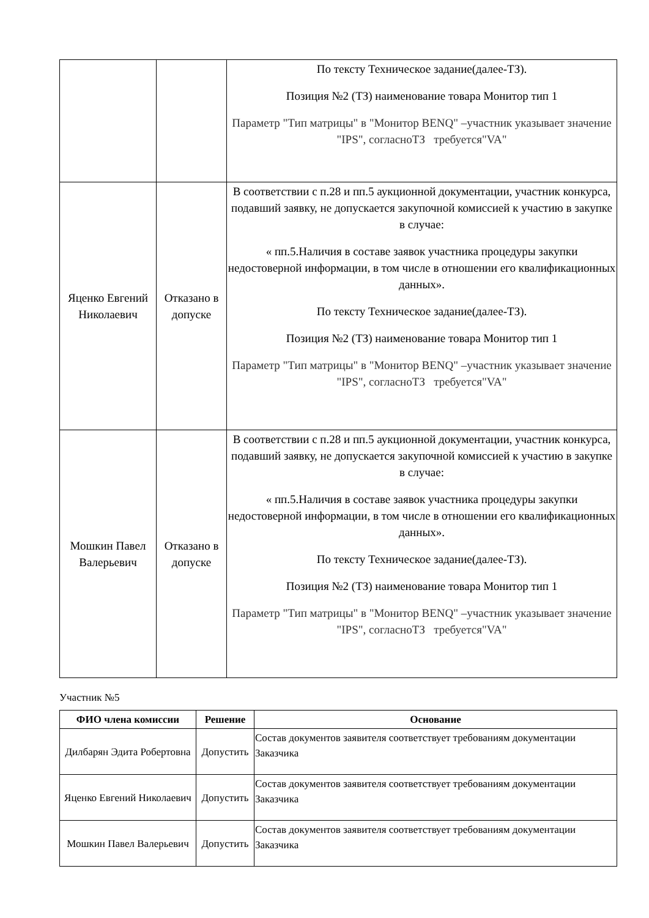| | | По тексту Техническое задание(далее-ТЗ). Позиция №2 (ТЗ) наименование товара Монитор тип 1 Параметр "Тип матрицы" в "Монитор BENQ" –участник указывает значение "IPS", согласноТЗ требуется"VA" |
| Яценко Евгений Николаевич | Отказано в допуске | В соответствии с п.28 и пп.5 аукционной документации, участник конкурса, подавший заявку, не допускается закупочной комиссией к участию в закупке в случае: « пп.5.Наличия в составе заявок участника процедуры закупки недостоверной информации, в том числе в отношении его квалификационных данных». По тексту Техническое задание(далее-ТЗ). Позиция №2 (ТЗ) наименование товара Монитор тип 1 Параметр "Тип матрицы" в "Монитор BENQ" –участник указывает значение "IPS", согласноТЗ требуется"VA" |
| Мошкин Павел Валерьевич | Отказано в допуске | В соответствии с п.28 и пп.5 аукционной документации, участник конкурса, подавший заявку, не допускается закупочной комиссией к участию в закупке в случае: « пп.5.Наличия в составе заявок участника процедуры закупки недостоверной информации, в том числе в отношении его квалификационных данных». По тексту Техническое задание(далее-ТЗ). Позиция №2 (ТЗ) наименование товара Монитор тип 1 Параметр "Тип матрицы" в "Монитор BENQ" –участник указывает значение "IPS", согласноТЗ требуется"VA" |
Участник №5
| ФИО члена комиссии | Решение | Основание |
| --- | --- | --- |
| Дилбарян Эдита Робертовна | Допустить | Состав документов заявителя соответствует требованиям документации Заказчика |
| Яценко Евгений Николаевич | Допустить | Состав документов заявителя соответствует требованиям документации Заказчика |
| Мошкин Павел Валерьевич | Допустить | Состав документов заявителя соответствует требованиям документации Заказчика |